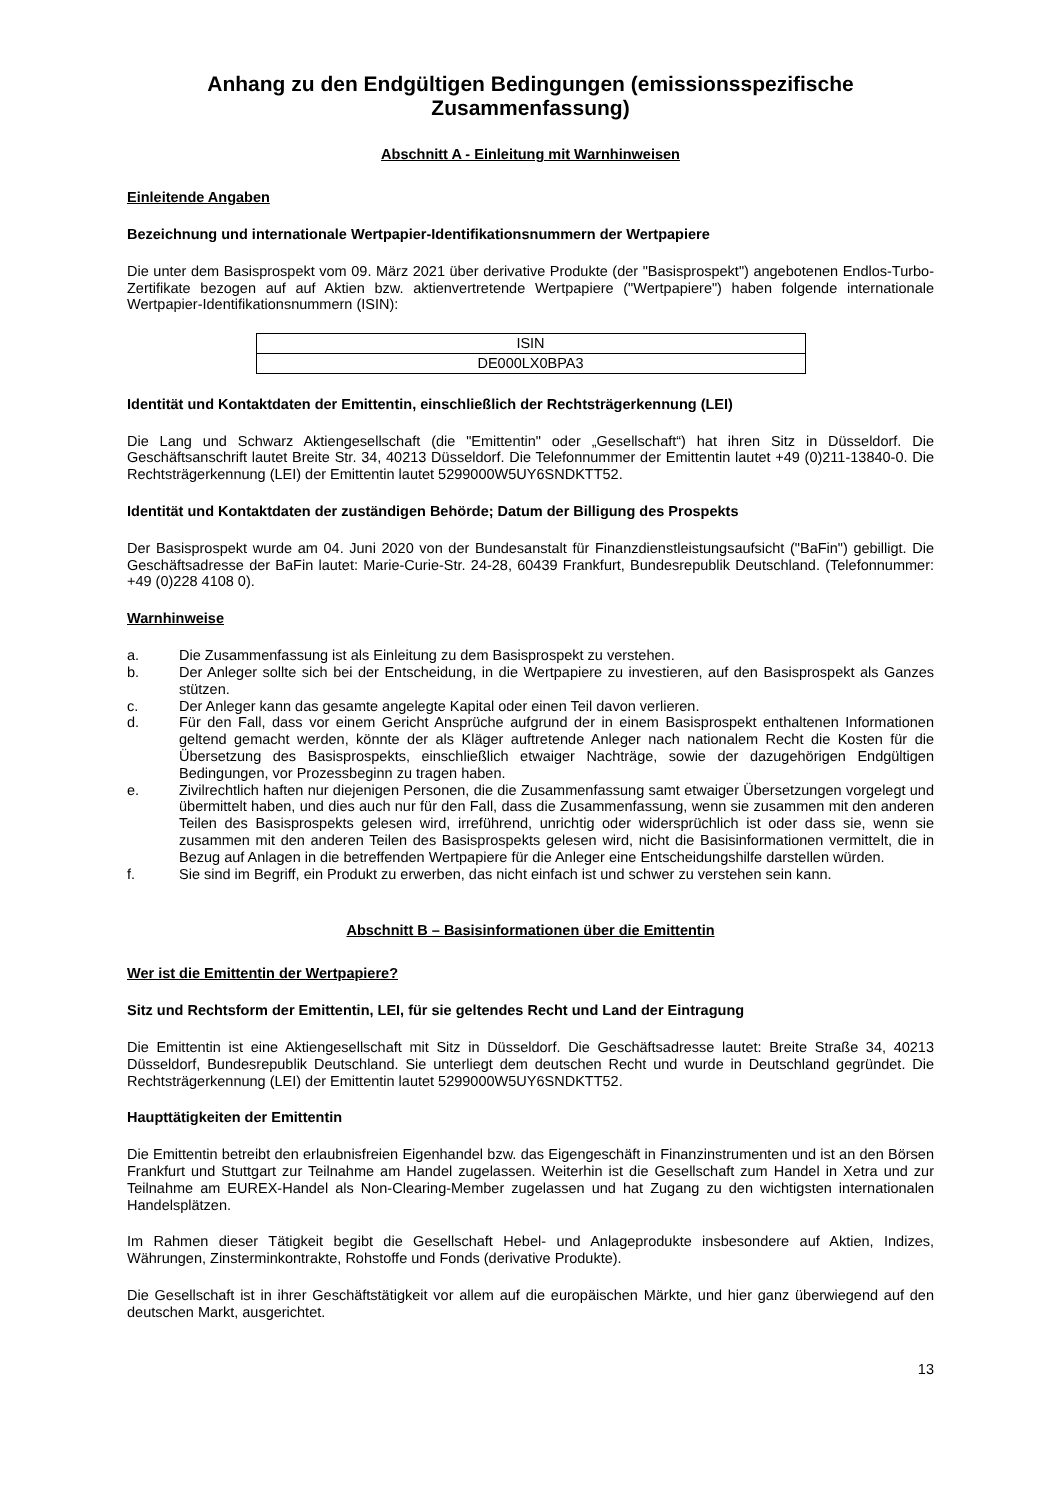Anhang zu den Endgültigen Bedingungen (emissionsspezifische Zusammenfassung)
Abschnitt A - Einleitung mit Warnhinweisen
Einleitende Angaben
Bezeichnung und internationale Wertpapier-Identifikationsnummern der Wertpapiere
Die unter dem Basisprospekt vom 09. März 2021 über derivative Produkte (der "Basisprospekt") angebotenen Endlos-Turbo-Zertifikate bezogen auf auf Aktien bzw. aktienvertretende Wertpapiere ("Wertpapiere") haben folgende internationale Wertpapier-Identifikationsnummern (ISIN):
| ISIN |
| DE000LX0BPA3 |
Identität und Kontaktdaten der Emittentin, einschließlich der Rechtsträgerkennung (LEI)
Die Lang und Schwarz Aktiengesellschaft (die "Emittentin" oder „Gesellschaft“) hat ihren Sitz in Düsseldorf. Die Geschäftsanschrift lautet Breite Str. 34, 40213 Düsseldorf. Die Telefonnummer der Emittentin lautet +49 (0)211-13840-0. Die Rechtsträgerkennung (LEI) der Emittentin lautet 5299000W5UY6SNDKTT52.
Identität und Kontaktdaten der zuständigen Behörde; Datum der Billigung des Prospekts
Der Basisprospekt wurde am 04. Juni 2020 von der Bundesanstalt für Finanzdienstleistungsaufsicht ("BaFin") gebilligt. Die Geschäftsadresse der BaFin lautet: Marie-Curie-Str. 24-28, 60439 Frankfurt, Bundesrepublik Deutschland. (Telefonnummer: +49 (0)228 4108 0).
Warnhinweise
a. Die Zusammenfassung ist als Einleitung zu dem Basisprospekt zu verstehen.
b. Der Anleger sollte sich bei der Entscheidung, in die Wertpapiere zu investieren, auf den Basisprospekt als Ganzes stützen.
c. Der Anleger kann das gesamte angelegte Kapital oder einen Teil davon verlieren.
d. Für den Fall, dass vor einem Gericht Ansprüche aufgrund der in einem Basisprospekt enthaltenen Informationen geltend gemacht werden, könnte der als Kläger auftretende Anleger nach nationalem Recht die Kosten für die Übersetzung des Basisprospekts, einschließlich etwaiger Nachträge, sowie der dazugehörigen Endgültigen Bedingungen, vor Prozessbeginn zu tragen haben.
e. Zivilrechtlich haften nur diejenigen Personen, die die Zusammenfassung samt etwaiger Übersetzungen vorgelegt und übermittelt haben, und dies auch nur für den Fall, dass die Zusammenfassung, wenn sie zusammen mit den anderen Teilen des Basisprospekts gelesen wird, irreführend, unrichtig oder widersprüchlich ist oder dass sie, wenn sie zusammen mit den anderen Teilen des Basisprospekts gelesen wird, nicht die Basisinformationen vermittelt, die in Bezug auf Anlagen in die betreffenden Wertpapiere für die Anleger eine Entscheidungshilfe darstellen würden.
f. Sie sind im Begriff, ein Produkt zu erwerben, das nicht einfach ist und schwer zu verstehen sein kann.
Abschnitt B – Basisinformationen über die Emittentin
Wer ist die Emittentin der Wertpapiere?
Sitz und Rechtsform der Emittentin, LEI, für sie geltendes Recht und Land der Eintragung
Die Emittentin ist eine Aktiengesellschaft mit Sitz in Düsseldorf. Die Geschäftsadresse lautet: Breite Straße 34, 40213 Düsseldorf, Bundesrepublik Deutschland. Sie unterliegt dem deutschen Recht und wurde in Deutschland gegründet. Die Rechtsträgerkennung (LEI) der Emittentin lautet 5299000W5UY6SNDKTT52.
Haupttätigkeiten der Emittentin
Die Emittentin betreibt den erlaubnisfreien Eigenhandel bzw. das Eigengeschäft in Finanzinstrumenten und ist an den Börsen Frankfurt und Stuttgart zur Teilnahme am Handel zugelassen. Weiterhin ist die Gesellschaft zum Handel in Xetra und zur Teilnahme am EUREX-Handel als Non-Clearing-Member zugelassen und hat Zugang zu den wichtigsten internationalen Handelsplätzen.
Im Rahmen dieser Tätigkeit begibt die Gesellschaft Hebel- und Anlageprodukte insbesondere auf Aktien, Indizes, Währungen, Zinsterminkontrakte, Rohstoffe und Fonds (derivative Produkte).
Die Gesellschaft ist in ihrer Geschäftstätigkeit vor allem auf die europäischen Märkte, und hier ganz überwiegend auf den deutschen Markt, ausgerichtet.
13